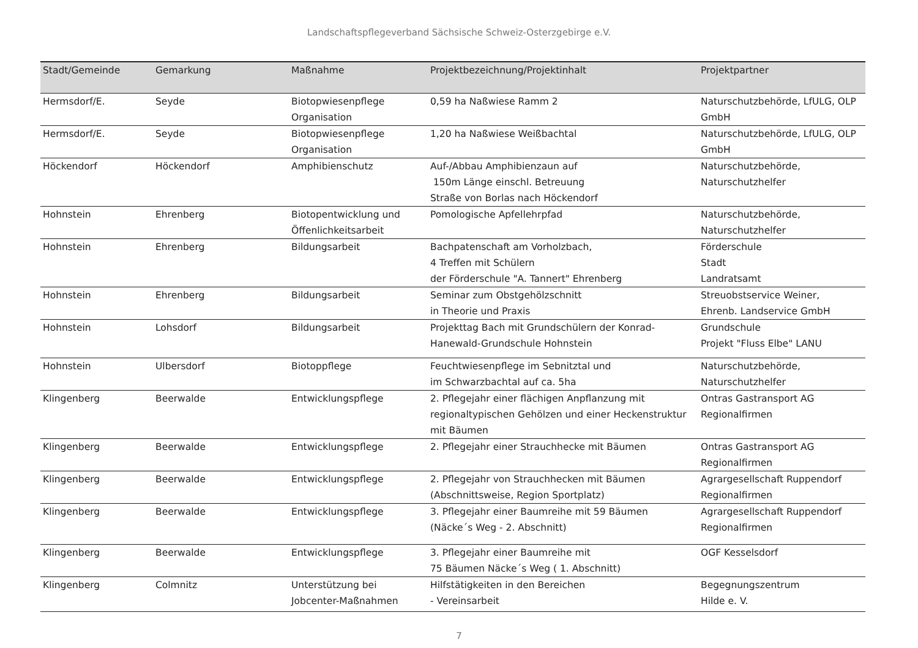Landschaftspflegeverband Sächsische Schweiz-Osterzgebirge e.V.
| Stadt/Gemeinde | Gemarkung | Maßnahme | Projektbezeichnung/Projektinhalt | Projektpartner |
| --- | --- | --- | --- | --- |
| Hermsdorf/E. | Seyde | Biotopwiesenpflege Organisation | 0,59 ha Naßwiese Ramm 2 | Naturschutzbehörde, LfULG, OLP GmbH |
| Hermsdorf/E. | Seyde | Biotopwiesenpflege Organisation | 1,20 ha Naßwiese Weißbachtal | Naturschutzbehörde, LfULG, OLP GmbH |
| Höckendorf | Höckendorf | Amphibienschutz | Auf-/Abbau Amphibienzaun auf 150m Länge einschl. Betreuung Straße von Borlas nach Höckendorf | Naturschutzbehörde, Naturschutzhelfer |
| Hohnstein | Ehrenberg | Biotopentwicklung und Öffenlichkeitsarbeit | Pomologische Apfellehrpfad | Naturschutzbehörde, Naturschutzhelfer |
| Hohnstein | Ehrenberg | Bildungsarbeit | Bachpatenschaft am Vorholzbach, 4 Treffen mit Schülern der Förderschule "A. Tannert" Ehrenberg | Förderschule Stadt Landratsamt |
| Hohnstein | Ehrenberg | Bildungsarbeit | Seminar zum Obstgehölzschnitt in Theorie und Praxis | Streuobstservice Weiner, Ehrenb. Landservice GmbH |
| Hohnstein | Lohsdorf | Bildungsarbeit | Projekttag Bach mit Grundschülern der Konrad-Hanewald-Grundschule Hohnstein | Grundschule Projekt "Fluss Elbe" LANU |
| Hohnstein | Ulbersdorf | Biotoppflege | Feuchtwiesenpflege im Sebnitztal und im Schwarzbachtal auf ca. 5ha | Naturschutzbehörde, Naturschutzhelfer |
| Klingenberg | Beerwalde | Entwicklungspflege | 2. Pflegejahr einer flächigen Anpflanzung mit regionaltypischen Gehölzen und einer Heckenstruktur mit Bäumen | Ontras Gastransport AG Regionalfirmen |
| Klingenberg | Beerwalde | Entwicklungspflege | 2. Pflegejahr einer Strauchhecke mit Bäumen | Ontras Gastransport AG Regionalfirmen |
| Klingenberg | Beerwalde | Entwicklungspflege | 2. Pflegejahr von Strauchhecken mit Bäumen (Abschnittsweise, Region Sportplatz) | Agrargesellschaft Ruppendorf Regionalfirmen |
| Klingenberg | Beerwalde | Entwicklungspflege | 3. Pflegejahr einer Baumreihe mit 59 Bäumen (Näcke´s Weg - 2. Abschnitt) | Agrargesellschaft Ruppendorf Regionalfirmen |
| Klingenberg | Beerwalde | Entwicklungspflege | 3. Pflegejahr einer Baumreihe mit 75 Bäumen Näcke´s Weg ( 1. Abschnitt) | OGF Kesselsdorf |
| Klingenberg | Colmnitz | Unterstützung bei Jobcenter-Maßnahmen | Hilfstätigkeiten in den Bereichen - Vereinsarbeit | Begegnungszentrum Hilde e. V. |
7